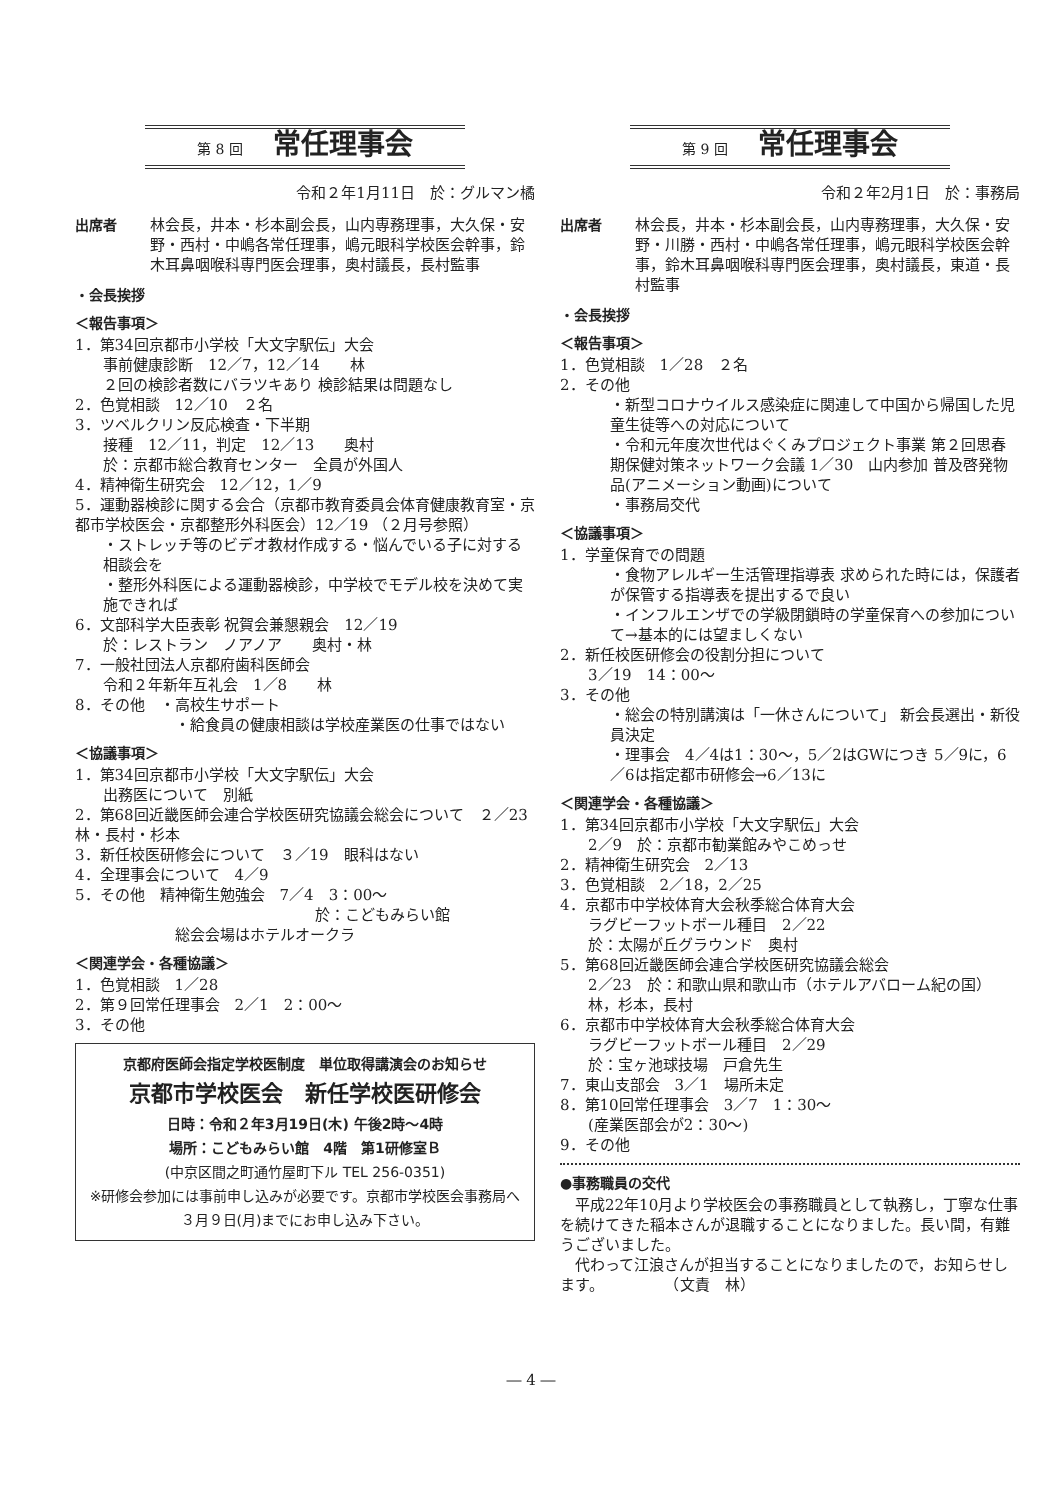第 8 回 常任理事会
令和２年1月11日　於：グルマン橘
出席者 林会長，井本・杉本副会長，山内専務理事，大久保・安野・西村・中嶋各常任理事，嶋元眼科学校医会幹事，鈴木耳鼻咽喉科専門医会理事，奥村議長，長村監事
・会長挨拶
＜報告事項＞
1．第34回京都市小学校「大文字駅伝」大会
事前健康診断　12／7，12／14　　林
２回の検診者数にバラツキあり 検診結果は問題なし
2．色覚相談　12／10　２名
3．ツベルクリン反応検査・下半期
接種　12／11，判定　12／13　　奥村
於：京都市総合教育センター　全員が外国人
4．精神衛生研究会　12／12，1／9
5．運動器検診に関する会合（京都市教育委員会体育健康教育室・京都市学校医会・京都整形外科医会）12／19 （２月号参照）
・ストレッチ等のビデオ教材作成する・悩んでいる子に対する相談会を
・整形外科医による運動器検診，中学校でモデル校を決めて実施できれば
6．文部科学大臣表彰 祝賀会兼懇親会　12／19
於：レストラン　ノアノア　　奥村・林
7．一般社団法人京都府歯科医師会
令和２年新年互礼会　1／8　　林
8．その他　・高校生サポート
・給食員の健康相談は学校産業医の仕事ではない
＜協議事項＞
1．第34回京都市小学校「大文字駅伝」大会
出務医について　別紙
2．第68回近畿医師会連合学校医研究協議会総会について　２／23　林・長村・杉本
3．新任校医研修会について　３／19　眼科はない
4．全理事会について　4／9
5．その他　精神衛生勉強会　7／4　3：00～
於：こどもみらい館
総会会場はホテルオークラ
＜関連学会・各種協議＞
1．色覚相談　1／28
2．第９回常任理事会　2／1　2：00～
3．その他
京都府医師会指定学校医制度　単位取得講演会のお知らせ
京都市学校医会　新任学校医研修会
日時：令和２年3月19日(木) 午後2時～4時
場所：こどもみらい館　4階　第1研修室Ｂ
(中京区間之町通竹屋町下ル TEL 256-0351)
※研修会参加には事前申し込みが必要です。京都市学校医会事務局へ３月９日(月)までにお申し込み下さい。
第 9 回 常任理事会
令和２年2月1日　於：事務局
出席者 林会長，井本・杉本副会長，山内専務理事，大久保・安野・川勝・西村・中嶋各常任理事，嶋元眼科学校医会幹事，鈴木耳鼻咽喉科専門医会理事，奥村議長，東道・長村監事
・会長挨拶
＜報告事項＞
1．色覚相談　1／28　２名
2．その他
・新型コロナウイルス感染症に関連して中国から帰国した児童生徒等への対応について
・令和元年度次世代はぐくみプロジェクト事業 第２回思春期保健対策ネットワーク会議 1／30　山内参加 普及啓発物品(アニメーション動画)について
・事務局交代
＜協議事項＞
1．学童保育での問題
・食物アレルギー生活管理指導表 求められた時には，保護者が保管する指導表を提出するで良い
・インフルエンザでの学級閉鎖時の学童保育への参加について→基本的には望ましくない
2．新任校医研修会の役割分担について
3／19　14：00～
3．その他
・総会の特別講演は「一休さんについて」 新会長選出・新役員決定
・理事会　4／4は1：30～，5／2はGWにつき 5／9に，6／6は指定都市研修会→6／13に
＜関連学会・各種協議＞
1．第34回京都市小学校「大文字駅伝」大会
2／9　於：京都市勧業館みやこめっせ
2．精神衛生研究会　2／13
3．色覚相談　2／18，2／25
4．京都市中学校体育大会秋季総合体育大会
ラグビーフットボール種目　2／22
於：太陽が丘グラウンド　奥村
5．第68回近畿医師会連合学校医研究協議会総会
2／23　於：和歌山県和歌山市（ホテルアバローム紀の国）　林，杉本，長村
6．京都市中学校体育大会秋季総合体育大会
ラグビーフットボール種目　2／29
於：宝ヶ池球技場　戸倉先生
7．東山支部会　3／1　場所未定
8．第10回常任理事会　3／7　1：30～
(産業医部会が2：30～)
9．その他
●事務職員の交代
　平成22年10月より学校医会の事務職員として執務し，丁寧な仕事を続けてきた稲本さんが退職することになりました。長い間，有難うございました。
　代わって江浪さんが担当することになりましたので，お知らせします。　　　　　（文責　林）
― 4 ―